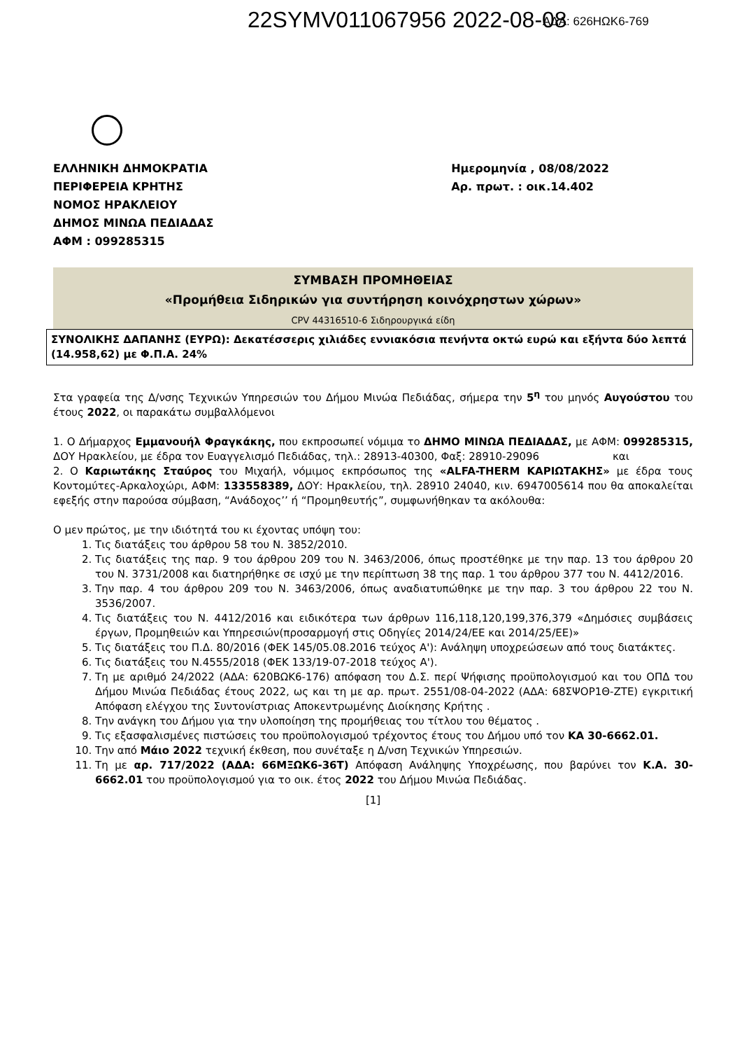22SYMV011067956 2022-08-08 ΑΔΑ: 626ΗΩΚ6-769
ΕΛΛΗΝΙΚΗ ΔΗΜΟΚΡΑΤΙΑ
ΠΕΡΙΦΕΡΕΙΑ ΚΡΗΤΗΣ
ΝΟΜΟΣ ΗΡΑΚΛΕΙΟΥ
ΔΗΜΟΣ ΜΙΝΩΑ ΠΕΔΙΑΔΑΣ
ΑΦΜ : 099285315
Ημερομηνία , 08/08/2022
Αρ. πρωτ. : οικ.14.402
ΣΥΜΒΑΣΗ ΠΡΟΜΗΘΕΙΑΣ
«Προμήθεια Σιδηρικών για συντήρηση κοινόχρηστων χώρων»
CPV 44316510-6 Σιδηρουργικά είδη
ΣΥΝΟΛΙΚΗΣ ΔΑΠΑΝΗΣ (ΕΥΡΩ): Δεκατέσσερις χιλιάδες εννιακόσια πενήντα οκτώ ευρώ και εξήντα δύο λεπτά (14.958,62) με Φ.Π.Α. 24%
Στα γραφεία της Δ/νσης Τεχνικών Υπηρεσιών του Δήμου Μινώα Πεδιάδας, σήμερα την 5<sup>η</sup> του μηνός Αυγούστου του έτους 2022, οι παρακάτω συμβαλλόμενοι
1. Ο Δήμαρχος Εμμανουήλ Φραγκάκης, που εκπροσωπεί νόμιμα το ΔΗΜΟ ΜΙΝΩΑ ΠΕΔΙΑΔΑΣ, με ΑΦΜ: 099285315, ΔΟΥ Ηρακλείου, με έδρα τον Ευαγγελισμό Πεδιάδας, τηλ.: 28913-40300, Φαξ: 28910-29096 και
2. Ο Καριωτάκης Σταύρος του Μιχαήλ, νόμιμος εκπρόσωπος της «ALFA-THERM ΚΑΡΙΩΤΑΚΗΣ» με έδρα τους Κοντομύτες-Αρκαλοχώρι, ΑΦΜ: 133558389, ΔΟΥ: Ηρακλείου, τηλ. 28910 24040, κιν. 6947005614 που θα αποκαλείται εφεξής στην παρούσα σύμβαση, “Ανάδοχος’’ ή “Προμηθευτής”, συμφωνήθηκαν τα ακόλουθα:
Ο μεν πρώτος, με την ιδιότητά του κι έχοντας υπόψη του:
1. Τις διατάξεις του άρθρου 58 του Ν. 3852/2010.
2. Τις διατάξεις της παρ. 9 του άρθρου 209 του Ν. 3463/2006, όπως προστέθηκε με την παρ. 13 του άρθρου 20 του Ν. 3731/2008 και διατηρήθηκε σε ισχύ με την περίπτωση 38 της παρ. 1 του άρθρου 377 του Ν. 4412/2016.
3. Την παρ. 4 του άρθρου 209 του Ν. 3463/2006, όπως αναδιατυπώθηκε με την παρ. 3 του άρθρου 22 του Ν. 3536/2007.
4. Τις διατάξεις του Ν. 4412/2016 και ειδικότερα των άρθρων 116,118,120,199,376,379 «Δημόσιες συμβάσεις έργων, Προμηθειών και Υπηρεσιών(προσαρμογή στις Οδηγίες 2014/24/ΕΕ και 2014/25/ΕΕ)»
5. Τις διατάξεις του Π.Δ. 80/2016 (ΦΕΚ 145/05.08.2016 τεύχος Α'): Ανάληψη υποχρεώσεων από τους διατάκτες.
6. Τις διατάξεις του Ν.4555/2018 (ΦΕΚ 133/19-07-2018 τεύχος Α').
7. Τη με αριθμό 24/2022 (ΑΔΑ: 620ΒΩΚ6-176) απόφαση του Δ.Σ. περί Ψήφισης προϋπολογισμού και του ΟΠΔ του Δήμου Μινώα Πεδιάδας έτους 2022, ως και τη με αρ. πρωτ. 2551/08-04-2022 (ΑΔΑ: 68ΣΨΟΡ1Θ-ΖΤΕ) εγκριτική Απόφαση ελέγχου της Συντονίστριας Αποκεντρωμένης Διοίκησης Κρήτης .
8. Την ανάγκη του Δήμου για την υλοποίηση της προμήθειας του τίτλου του θέματος .
9. Τις εξασφαλισμένες πιστώσεις του προϋπολογισμού τρέχοντος έτους του Δήμου υπό τον ΚΑ 30-6662.01.
10. Την από Μάιο 2022 τεχνική έκθεση, που συνέταξε η Δ/νση Τεχνικών Υπηρεσιών.
11. Τη με αρ. 717/2022 (ΑΔΑ: 66ΜΞΩΚ6-36Τ) Απόφαση Ανάληψης Υποχρέωσης, που βαρύνει τον Κ.Α. 30-6662.01 του προϋπολογισμού για το οικ. έτος 2022 του Δήμου Μινώα Πεδιάδας.
[1]